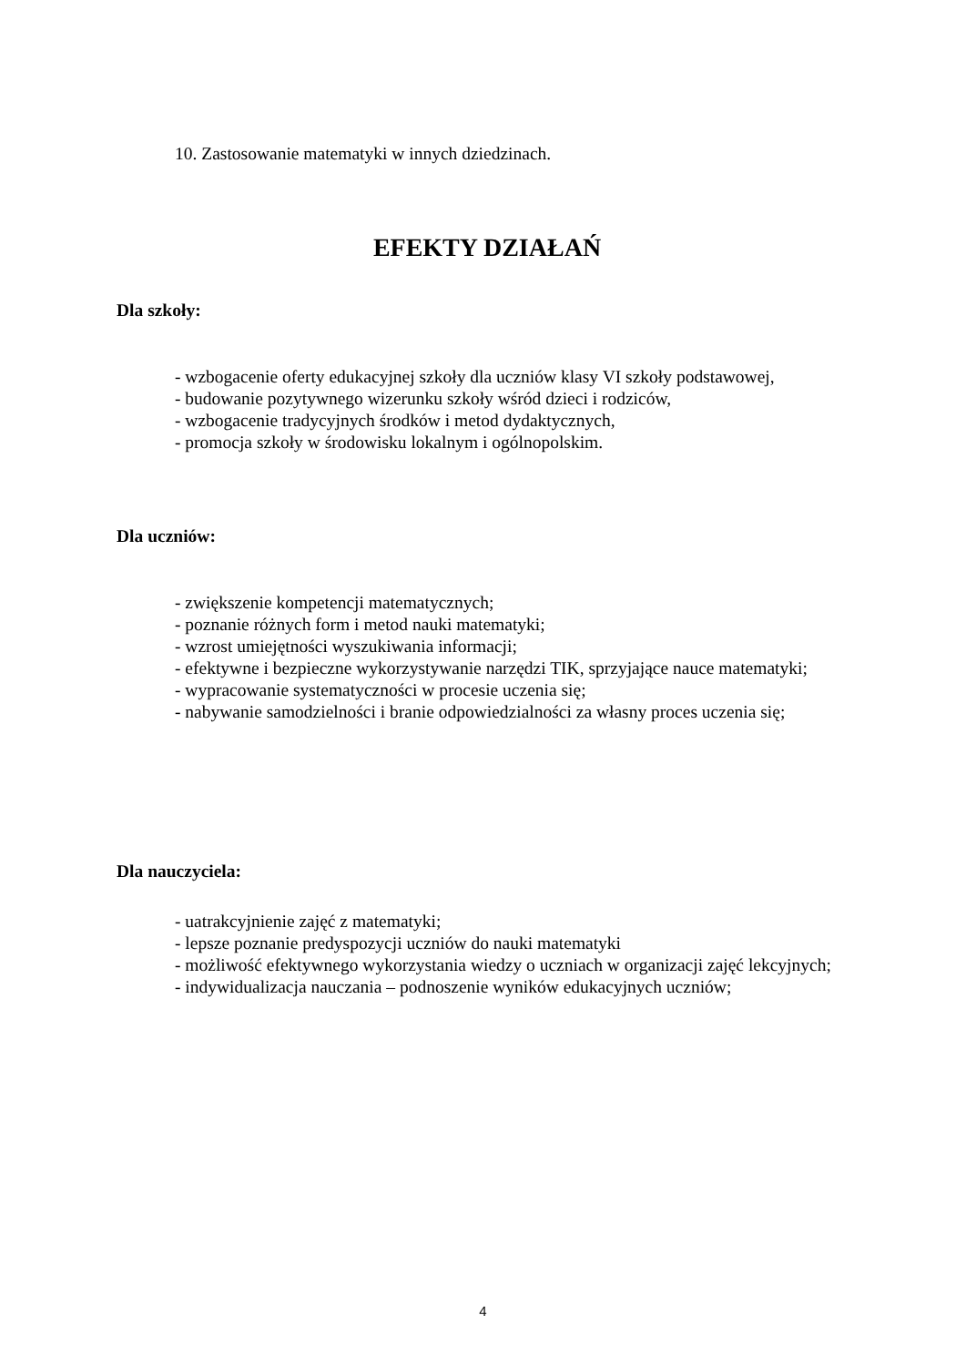10. Zastosowanie matematyki w innych dziedzinach.
EFEKTY DZIAŁAŃ
Dla szkoły:
- wzbogacenie oferty edukacyjnej szkoły dla uczniów klasy VI szkoły podstawowej,
- budowanie pozytywnego wizerunku szkoły wśród dzieci i rodziców,
- wzbogacenie tradycyjnych środków i metod dydaktycznych,
- promocja szkoły w środowisku lokalnym i ogólnopolskim.
Dla uczniów:
- zwiększenie kompetencji matematycznych;
- poznanie różnych form i metod nauki matematyki;
- wzrost umiejętności wyszukiwania informacji;
- efektywne i bezpieczne wykorzystywanie narzędzi TIK, sprzyjające nauce matematyki;
- wypracowanie systematyczności w procesie uczenia się;
- nabywanie samodzielności i branie odpowiedzialności za własny proces uczenia się;
Dla nauczyciela:
- uatrakcyjnienie zajęć z matematyki;
- lepsze poznanie predyspozycji uczniów do nauki matematyki
- możliwość efektywnego wykorzystania wiedzy o uczniach w organizacji zajęć lekcyjnych;
- indywidualizacja nauczania – podnoszenie wyników edukacyjnych uczniów;
4